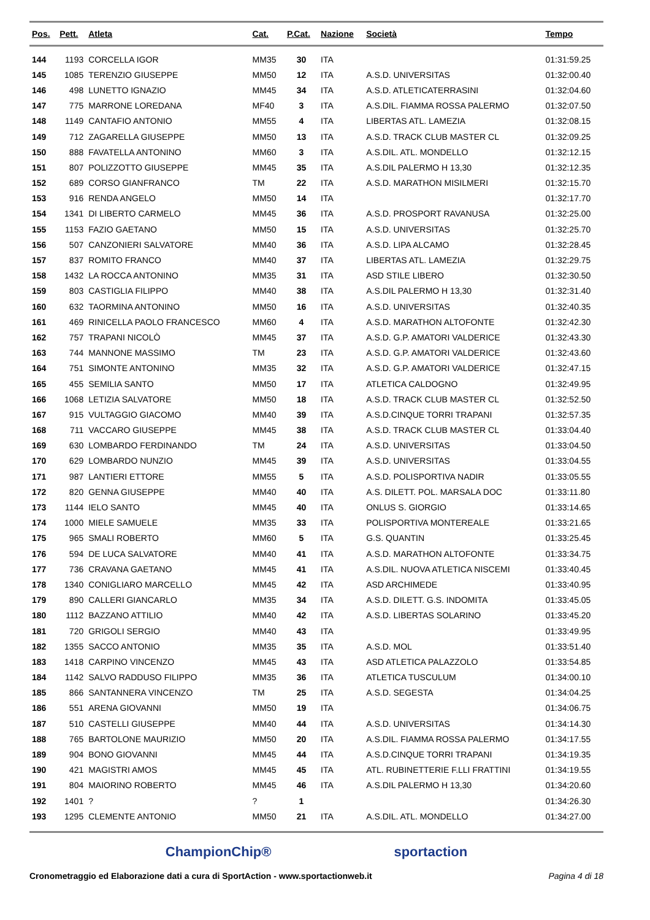| Pos. | Pett. | Atleta | Cat. | P.Cat. | Nazione | Società | Tempo |
| --- | --- | --- | --- | --- | --- | --- | --- |
| 144 | 1193 | CORCELLA IGOR | MM35 | 30 | ITA | | 01:31:59.25 |
| 145 | 1085 | TERENZIO GIUSEPPE | MM50 | 12 | ITA | A.S.D. UNIVERSITAS | 01:32:00.40 |
| 146 | 498 | LUNETTO IGNAZIO | MM45 | 34 | ITA | A.S.D. ATLETICATERRASINI | 01:32:04.60 |
| 147 | 775 | MARRONE LOREDANA | MF40 | 3 | ITA | A.S.DIL. FIAMMA ROSSA PALERMO | 01:32:07.50 |
| 148 | 1149 | CANTAFIO ANTONIO | MM55 | 4 | ITA | LIBERTAS ATL. LAMEZIA | 01:32:08.15 |
| 149 | 712 | ZAGARELLA GIUSEPPE | MM50 | 13 | ITA | A.S.D. TRACK CLUB MASTER CL | 01:32:09.25 |
| 150 | 888 | FAVATELLA ANTONINO | MM60 | 3 | ITA | A.S.DIL. ATL. MONDELLO | 01:32:12.15 |
| 151 | 807 | POLIZZOTTO GIUSEPPE | MM45 | 35 | ITA | A.S.DIL PALERMO H 13,30 | 01:32:12.35 |
| 152 | 689 | CORSO GIANFRANCO | TM | 22 | ITA | A.S.D. MARATHON MISILMERI | 01:32:15.70 |
| 153 | 916 | RENDA ANGELO | MM50 | 14 | ITA | | 01:32:17.70 |
| 154 | 1341 | DI LIBERTO CARMELO | MM45 | 36 | ITA | A.S.D. PROSPORT RAVANUSA | 01:32:25.00 |
| 155 | 1153 | FAZIO GAETANO | MM50 | 15 | ITA | A.S.D. UNIVERSITAS | 01:32:25.70 |
| 156 | 507 | CANZONIERI SALVATORE | MM40 | 36 | ITA | A.S.D. LIPA ALCAMO | 01:32:28.45 |
| 157 | 837 | ROMITO FRANCO | MM40 | 37 | ITA | LIBERTAS ATL. LAMEZIA | 01:32:29.75 |
| 158 | 1432 | LA ROCCA ANTONINO | MM35 | 31 | ITA | ASD STILE LIBERO | 01:32:30.50 |
| 159 | 803 | CASTIGLIA FILIPPO | MM40 | 38 | ITA | A.S.DIL PALERMO H 13,30 | 01:32:31.40 |
| 160 | 632 | TAORMINA ANTONINO | MM50 | 16 | ITA | A.S.D. UNIVERSITAS | 01:32:40.35 |
| 161 | 469 | RINICELLA PAOLO FRANCESCO | MM60 | 4 | ITA | A.S.D. MARATHON ALTOFONTE | 01:32:42.30 |
| 162 | 757 | TRAPANI NICOLÒ | MM45 | 37 | ITA | A.S.D. G.P. AMATORI VALDERICE | 01:32:43.30 |
| 163 | 744 | MANNONE MASSIMO | TM | 23 | ITA | A.S.D. G.P. AMATORI VALDERICE | 01:32:43.60 |
| 164 | 751 | SIMONTE ANTONINO | MM35 | 32 | ITA | A.S.D. G.P. AMATORI VALDERICE | 01:32:47.15 |
| 165 | 455 | SEMILIA SANTO | MM50 | 17 | ITA | ATLETICA CALDOGNO | 01:32:49.95 |
| 166 | 1068 | LETIZIA SALVATORE | MM50 | 18 | ITA | A.S.D. TRACK CLUB MASTER CL | 01:32:52.50 |
| 167 | 915 | VULTAGGIO GIACOMO | MM40 | 39 | ITA | A.S.D.CINQUE TORRI TRAPANI | 01:32:57.35 |
| 168 | 711 | VACCARO GIUSEPPE | MM45 | 38 | ITA | A.S.D. TRACK CLUB MASTER CL | 01:33:04.40 |
| 169 | 630 | LOMBARDO FERDINANDO | TM | 24 | ITA | A.S.D. UNIVERSITAS | 01:33:04.50 |
| 170 | 629 | LOMBARDO NUNZIO | MM45 | 39 | ITA | A.S.D. UNIVERSITAS | 01:33:04.55 |
| 171 | 987 | LANTIERI ETTORE | MM55 | 5 | ITA | A.S.D. POLISPORTIVA NADIR | 01:33:05.55 |
| 172 | 820 | GENNA GIUSEPPE | MM40 | 40 | ITA | A.S. DILETT. POL. MARSALA DOC | 01:33:11.80 |
| 173 | 1144 | IELO SANTO | MM45 | 40 | ITA | ONLUS S. GIORGIO | 01:33:14.65 |
| 174 | 1000 | MIELE SAMUELE | MM35 | 33 | ITA | POLISPORTIVA MONTEREALE | 01:33:21.65 |
| 175 | 965 | SMALI ROBERTO | MM60 | 5 | ITA | G.S. QUANTIN | 01:33:25.45 |
| 176 | 594 | DE LUCA SALVATORE | MM40 | 41 | ITA | A.S.D. MARATHON ALTOFONTE | 01:33:34.75 |
| 177 | 736 | CRAVANA GAETANO | MM45 | 41 | ITA | A.S.DIL. NUOVA ATLETICA NISCEMI | 01:33:40.45 |
| 178 | 1340 | CONIGLIARO MARCELLO | MM45 | 42 | ITA | ASD ARCHIMEDE | 01:33:40.95 |
| 179 | 890 | CALLERI GIANCARLO | MM35 | 34 | ITA | A.S.D. DILETT. G.S. INDOMITA | 01:33:45.05 |
| 180 | 1112 | BAZZANO ATTILIO | MM40 | 42 | ITA | A.S.D. LIBERTAS SOLARINO | 01:33:45.20 |
| 181 | 720 | GRIGOLI SERGIO | MM40 | 43 | ITA | | 01:33:49.95 |
| 182 | 1355 | SACCO ANTONIO | MM35 | 35 | ITA | A.S.D. MOL | 01:33:51.40 |
| 183 | 1418 | CARPINO VINCENZO | MM45 | 43 | ITA | ASD ATLETICA PALAZZOLO | 01:33:54.85 |
| 184 | 1142 | SALVO RADDUSO FILIPPO | MM35 | 36 | ITA | ATLETICA TUSCULUM | 01:34:00.10 |
| 185 | 866 | SANTANNERA VINCENZO | TM | 25 | ITA | A.S.D. SEGESTA | 01:34:04.25 |
| 186 | 551 | ARENA GIOVANNI | MM50 | 19 | ITA | | 01:34:06.75 |
| 187 | 510 | CASTELLI GIUSEPPE | MM40 | 44 | ITA | A.S.D. UNIVERSITAS | 01:34:14.30 |
| 188 | 765 | BARTOLONE MAURIZIO | MM50 | 20 | ITA | A.S.DIL. FIAMMA ROSSA PALERMO | 01:34:17.55 |
| 189 | 904 | BONO GIOVANNI | MM45 | 44 | ITA | A.S.D.CINQUE TORRI TRAPANI | 01:34:19.35 |
| 190 | 421 | MAGISTRI AMOS | MM45 | 45 | ITA | ATL. RUBINETTERIE F.LLI FRATTINI | 01:34:19.55 |
| 191 | 804 | MAIORINO ROBERTO | MM45 | 46 | ITA | A.S.DIL PALERMO H 13,30 | 01:34:20.60 |
| 192 | 1401 | ? | ? | 1 | | | 01:34:26.30 |
| 193 | 1295 | CLEMENTE ANTONIO | MM50 | 21 | ITA | A.S.DIL. ATL. MONDELLO | 01:34:27.00 |
ChampionChip® sportaction
Cronometraggio ed Elaborazione dati a cura di SportAction - www.sportactionweb.it Pagina 4 di 18